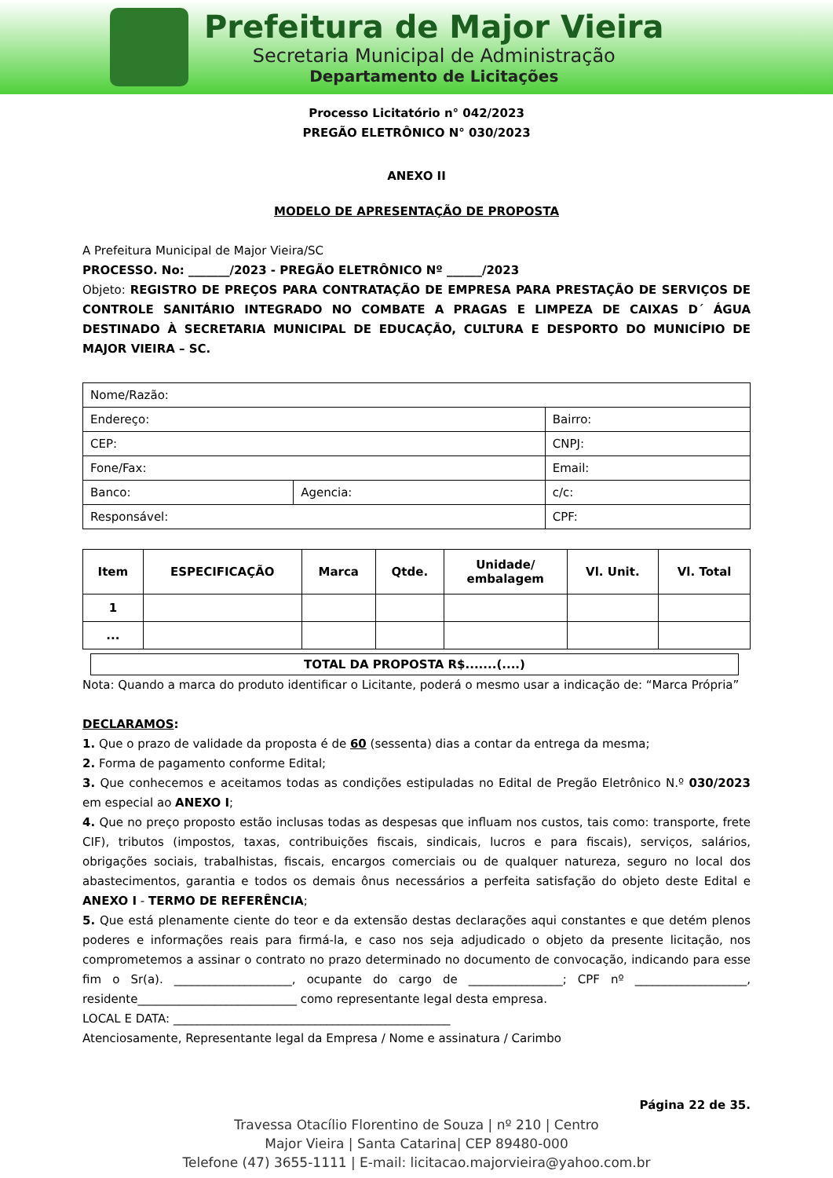Prefeitura de Major Vieira
Secretaria Municipal de Administração
Departamento de Licitações
Processo Licitatório n° 042/2023
PREGÃO ELETRÔNICO N° 030/2023
ANEXO II
MODELO DE APRESENTAÇÃO DE PROPOSTA
A Prefeitura Municipal de Major Vieira/SC
PROCESSO. No: _______/2023 - PREGÃO ELETRÔNICO Nº ______/2023
Objeto: REGISTRO DE PREÇOS PARA CONTRATAÇÃO DE EMPRESA PARA PRESTAÇÃO DE SERVIÇOS DE CONTROLE SANITÁRIO INTEGRADO NO COMBATE A PRAGAS E LIMPEZA DE CAIXAS D´ ÁGUA DESTINADO À SECRETARIA MUNICIPAL DE EDUCAÇÃO, CULTURA E DESPORTO DO MUNICÍPIO DE MAJOR VIEIRA – SC.
| Nome/Razão: | | | |
| Endereço: | | | Bairro: |
| CEP: | | | CNPJ: |
| Fone/Fax: | | Email: | |
| Banco: | Agencia: | c/c: | |
| Responsável: | | | CPF: |
| Item | ESPECIFICAÇÃO | Marca | Qtde. | Unidade/ embalagem | Vl. Unit. | Vl. Total |
| --- | --- | --- | --- | --- | --- | --- |
| 1 | | | | | | |
| ... | | | | | | |
TOTAL DA PROPOSTA R$.......(....)
Nota: Quando a marca do produto identificar o Licitante, poderá o mesmo usar a indicação de: “Marca Própria”
DECLARAMOS:
1. Que o prazo de validade da proposta é de 60 (sessenta) dias a contar da entrega da mesma;
2. Forma de pagamento conforme Edital;
3. Que conhecemos e aceitamos todas as condições estipuladas no Edital de Pregão Eletrônico N.º 030/2023 em especial ao ANEXO I;
4. Que no preço proposto estão inclusas todas as despesas que influam nos custos, tais como: transporte, frete CIF), tributos (impostos, taxas, contribuições fiscais, sindicais, lucros e para fiscais), serviços, salários, obrigações sociais, trabalhistas, fiscais, encargos comerciais ou de qualquer natureza, seguro no local dos abastecimentos, garantia e todos os demais ônus necessários a perfeita satisfação do objeto deste Edital e ANEXO I - TERMO DE REFERÊNCIA;
5. Que está plenamente ciente do teor e da extensão destas declarações aqui constantes e que detém plenos poderes e informações reais para firmá-la, e caso nos seja adjudicado o objeto da presente licitação, nos comprometemos a assinar o contrato no prazo determinado no documento de convocação, indicando para esse fim o Sr(a). ____________________, ocupante do cargo de ________________; CPF nº ___________________, residente___________________________ como representante legal desta empresa.
LOCAL E DATA: _______________________________________________
Atenciosamente, Representante legal da Empresa / Nome e assinatura / Carimbo
Página 22 de 35.
Travessa Otacílio Florentino de Souza | nº 210 | Centro
Major Vieira | Santa Catarina| CEP 89480-000
Telefone (47) 3655-1111 | E-mail: licitacao.majorvieira@yahoo.com.br